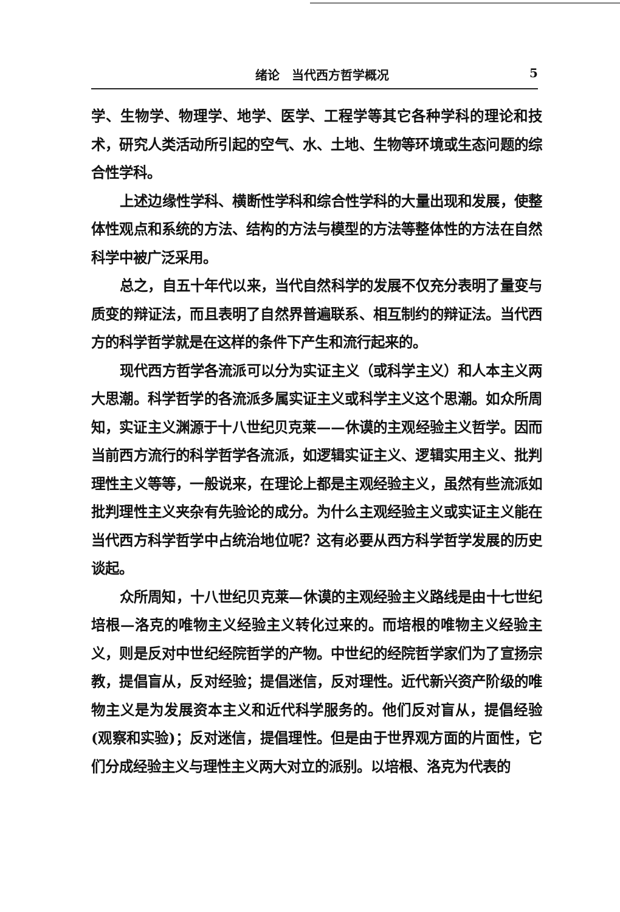绪论　当代西方哲学概况 5
学、生物学、物理学、地学、医学、工程学等其它各种学科的理论和技术，研究人类活动所引起的空气、水、土地、生物等环境或生态问题的综合性学科。
上述边缘性学科、横断性学科和综合性学科的大量出现和发展，使整体性观点和系统的方法、结构的方法与模型的方法等整体性的方法在自然科学中被广泛采用。
总之，自五十年代以来，当代自然科学的发展不仅充分表明了量变与质变的辩证法，而且表明了自然界普遍联系、相互制约的辩证法。当代西方的科学哲学就是在这样的条件下产生和流行起来的。
现代西方哲学各流派可以分为实证主义（或科学主义）和人本主义两大思潮。科学哲学的各流派多属实证主义或科学主义这个思潮。如众所周知，实证主义渊源于十八世纪贝克莱——休谟的主观经验主义哲学。因而当前西方流行的科学哲学各流派，如逻辑实证主义、逻辑实用主义、批判理性主义等等，一般说来，在理论上都是主观经验主义，虽然有些流派如批判理性主义夹杂有先验论的成分。为什么主观经验主义或实证主义能在当代西方科学哲学中占统治地位呢？这有必要从西方科学哲学发展的历史谈起。
众所周知，十八世纪贝克莱—休谟的主观经验主义路线是由十七世纪培根—洛克的唯物主义经验主义转化过来的。而培根的唯物主义经验主义，则是反对中世纪经院哲学的产物。中世纪的经院哲学家们为了宣扬宗教，提倡盲从，反对经验；提倡迷信，反对理性。近代新兴资产阶级的唯物主义是为发展资本主义和近代科学服务的。他们反对盲从，提倡经验(观察和实验)；反对迷信，提倡理性。但是由于世界观方面的片面性，它们分成经验主义与理性主义两大对立的派别。以培根、洛克为代表的